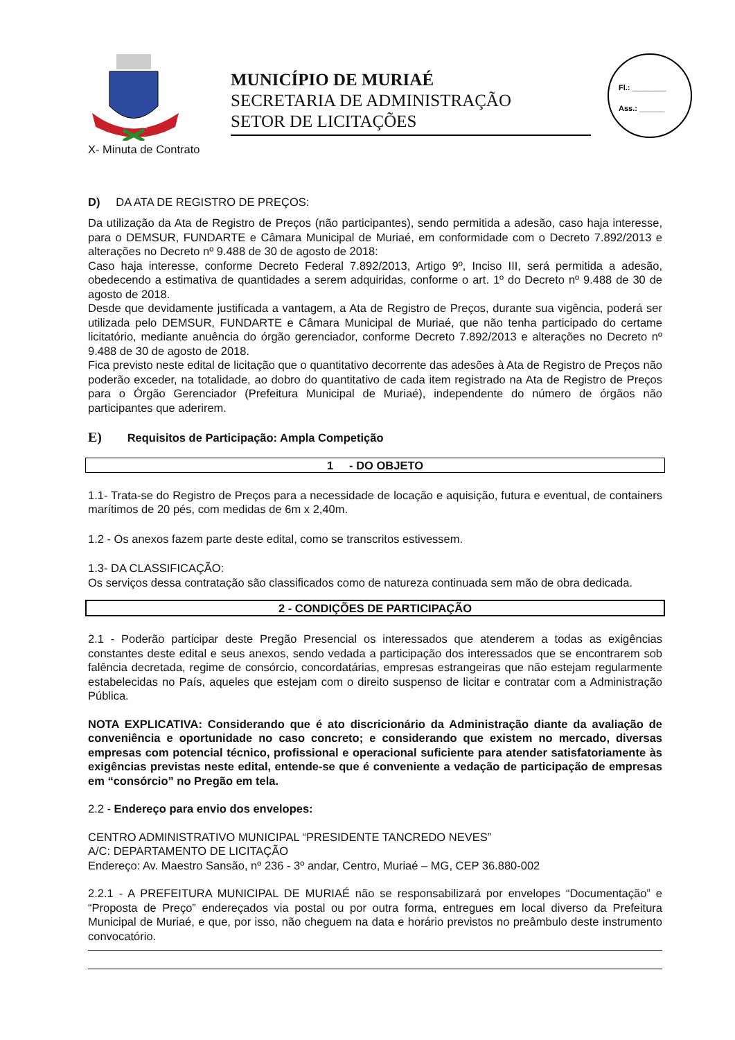MURIAÉ
MUNICÍPIO DE MURIAÉ
SECRETARIA DE ADMINISTRAÇÃO
SETOR DE LICITAÇÕES
Fl.: ________
Ass.: ______
X- Minuta de Contrato
D) DA ATA DE REGISTRO DE PREÇOS:
Da utilização da Ata de Registro de Preços (não participantes), sendo permitida a adesão, caso haja interesse, para o DEMSUR, FUNDARTE e Câmara Municipal de Muriaé, em conformidade com o Decreto 7.892/2013 e alterações no Decreto nº 9.488 de 30 de agosto de 2018:
Caso haja interesse, conforme Decreto Federal 7.892/2013, Artigo 9º, Inciso III, será permitida a adesão, obedecendo a estimativa de quantidades a serem adquiridas, conforme o art. 1º do Decreto nº 9.488 de 30 de agosto de 2018.
Desde que devidamente justificada a vantagem, a Ata de Registro de Preços, durante sua vigência, poderá ser utilizada pelo DEMSUR, FUNDARTE e Câmara Municipal de Muriaé, que não tenha participado do certame licitatório, mediante anuência do órgão gerenciador, conforme Decreto 7.892/2013 e alterações no Decreto nº 9.488 de 30 de agosto de 2018.
Fica previsto neste edital de licitação que o quantitativo decorrente das adesões à Ata de Registro de Preços não poderão exceder, na totalidade, ao dobro do quantitativo de cada item registrado na Ata de Registro de Preços para o Órgão Gerenciador (Prefeitura Municipal de Muriaé), independente do número de órgãos não participantes que aderirem.
E) Requisitos de Participação: Ampla Competição
1 - DO OBJETO
1.1- Trata-se do Registro de Preços para a necessidade de locação e aquisição, futura e eventual, de containers marítimos de 20 pés, com medidas de 6m x 2,40m.
1.2 - Os anexos fazem parte deste edital, como se transcritos estivessem.
1.3- DA CLASSIFICAÇÃO:
Os serviços dessa contratação são classificados como de natureza continuada sem mão de obra dedicada.
2 - CONDIÇÕES DE PARTICIPAÇÃO
2.1 - Poderão participar deste Pregão Presencial os interessados que atenderem a todas as exigências constantes deste edital e seus anexos, sendo vedada a participação dos interessados que se encontrarem sob falência decretada, regime de consórcio, concordatárias, empresas estrangeiras que não estejam regularmente estabelecidas no País, aqueles que estejam com o direito suspenso de licitar e contratar com a Administração Pública.
NOTA EXPLICATIVA: Considerando que é ato discricionário da Administração diante da avaliação de conveniência e oportunidade no caso concreto; e considerando que existem no mercado, diversas empresas com potencial técnico, profissional e operacional suficiente para atender satisfatoriamente às exigências previstas neste edital, entende-se que é conveniente a vedação de participação de empresas em “consórcio” no Pregão em tela.
2.2 - Endereço para envio dos envelopes:
CENTRO ADMINISTRATIVO MUNICIPAL “PRESIDENTE TANCREDO NEVES”
A/C: DEPARTAMENTO DE LICITAÇÃO
Endereço: Av. Maestro Sansão, nº 236 - 3º andar, Centro, Muriaé – MG, CEP 36.880-002
2.2.1 - A PREFEITURA MUNICIPAL DE MURIAÉ não se responsabilizará por envelopes “Documentação” e “Proposta de Preço” endereçados via postal ou por outra forma, entregues em local diverso da Prefeitura Municipal de Muriaé, e que, por isso, não cheguem na data e horário previstos no preâmbulo deste instrumento convocatório.